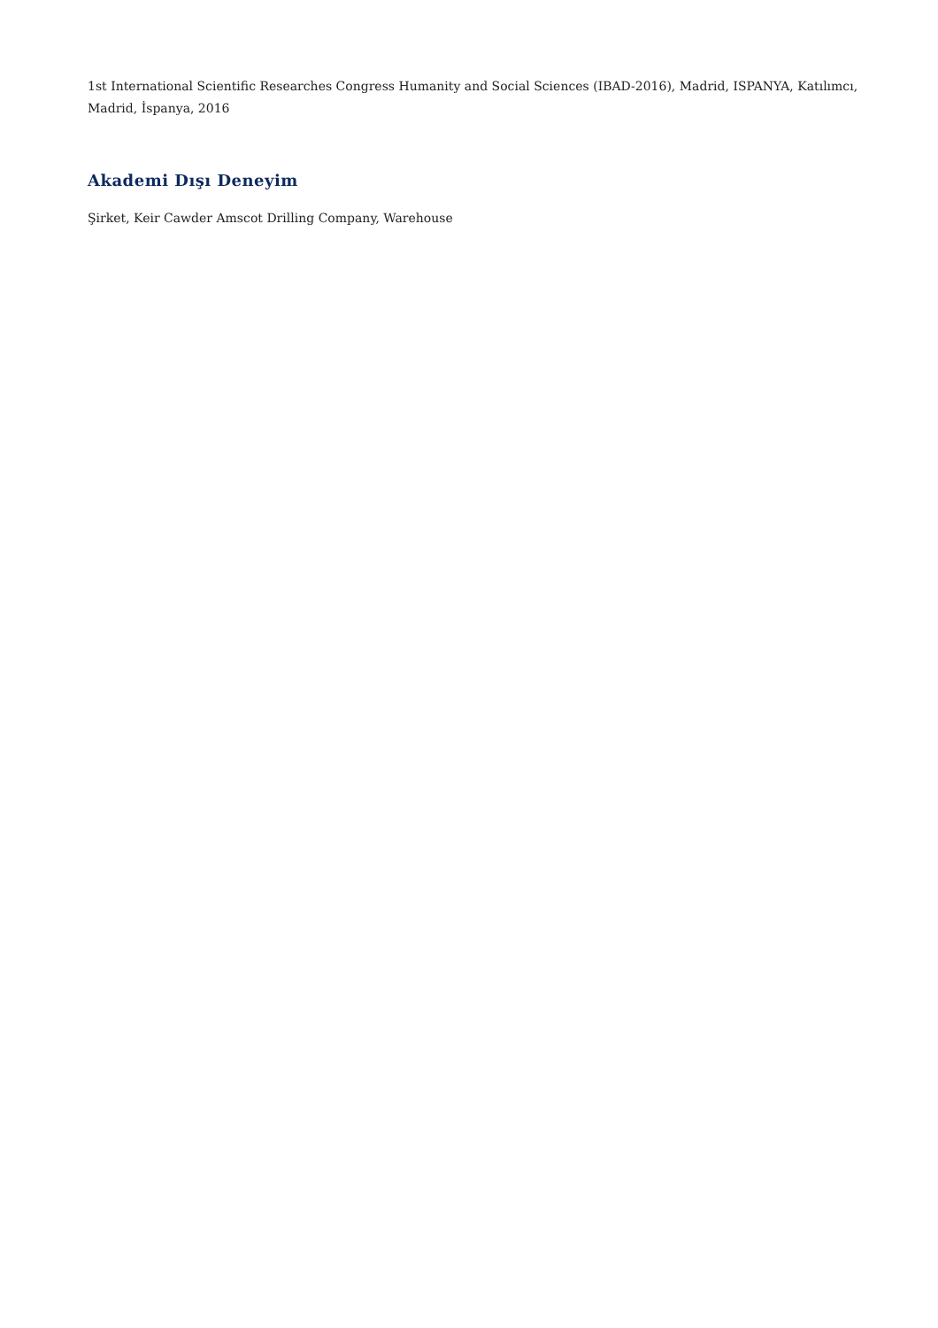1st International Scientific Researches Congress Humanity and Social Sciences (IBAD-2016), Madrid, ISPANYA, Katılımcı, Madrid, İspanya, 2016
Akademi Dışı Deneyim
Şirket, Keir Cawder Amscot Drilling Company, Warehouse